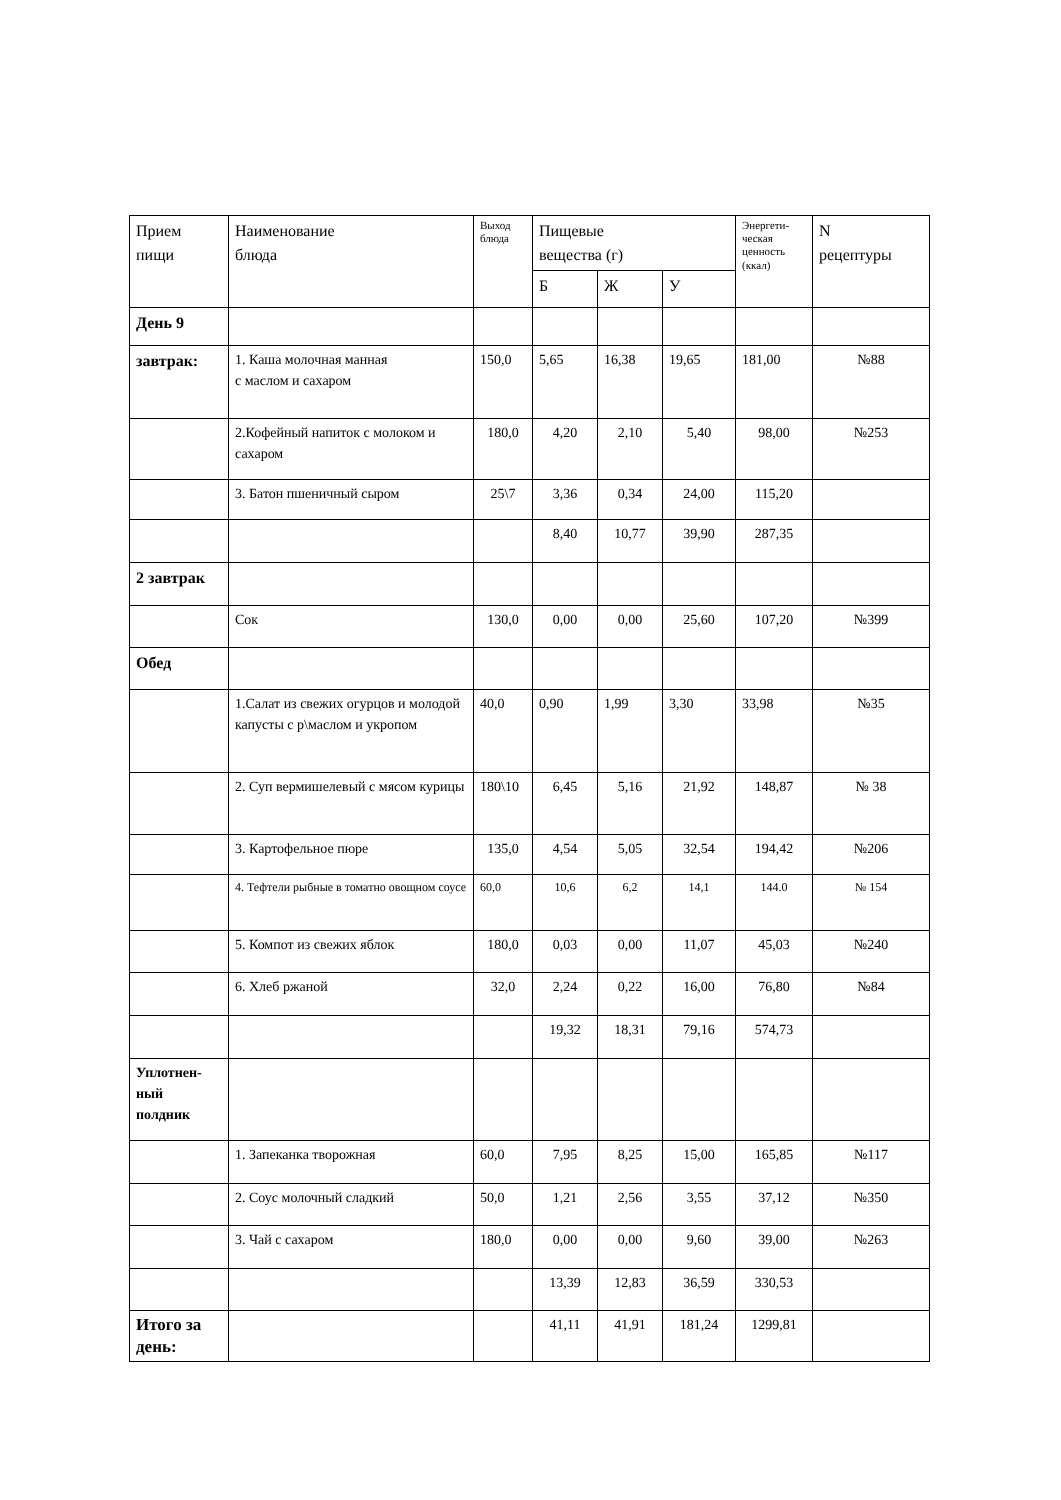| Прием пищи | Наименование блюда | Выход блюда | Пищевые вещества (г) | | | Энергети- ческая ценность (ккал) | N рецептуры |
| --- | --- | --- | --- | --- | --- | --- | --- |
| | | | Б | Ж | У | | |
| День 9 | | | | | | | |
| завтрак: | 1. Каша молочная манная с маслом и сахаром | 150,0 | 5,65 | 16,38 | 19,65 | 181,00 | №88 |
| | 2.Кофейный напиток с молоком и сахаром | 180,0 | 4,20 | 2,10 | 5,40 | 98,00 | №253 |
| | 3. Батон пшеничный сыром | 25\7 | 3,36 | 0,34 | 24,00 | 115,20 | |
| | | | 8,40 | 10,77 | 39,90 | 287,35 | |
| 2 завтрак | | | | | | | |
| | Сок | 130,0 | 0,00 | 0,00 | 25,60 | 107,20 | №399 |
| Обед | | | | | | | |
| | 1.Салат из свежих огурцов и молодой капусты с р\маслом и укропом | 40,0 | 0,90 | 1,99 | 3,30 | 33,98 | №35 |
| | 2. Суп вермишелевый с мясом курицы | 180\10 | 6,45 | 5,16 | 21,92 | 148,87 | № 38 |
| | 3. Картофельное пюре | 135,0 | 4,54 | 5,05 | 32,54 | 194,42 | №206 |
| | 4. Тефтели рыбные в томатно овощном соусе | 60,0 | 10,6 | 6,2 | 14,1 | 144.0 | № 154 |
| | 5. Компот из свежих яблок | 180,0 | 0,03 | 0,00 | 11,07 | 45,03 | №240 |
| | 6. Хлеб ржаной | 32,0 | 2,24 | 0,22 | 16,00 | 76,80 | №84 |
| | | | 19,32 | 18,31 | 79,16 | 574,73 | |
| Уплотнен- ный полдник | | | | | | | |
| | 1. Запеканка творожная | 60,0 | 7,95 | 8,25 | 15,00 | 165,85 | №117 |
| | 2. Соус молочный сладкий | 50,0 | 1,21 | 2,56 | 3,55 | 37,12 | №350 |
| | 3. Чай с сахаром | 180,0 | 0,00 | 0,00 | 9,60 | 39,00 | №263 |
| | | | 13,39 | 12,83 | 36,59 | 330,53 | |
| Итого за день: | | | 41,11 | 41,91 | 181,24 | 1299,81 | |